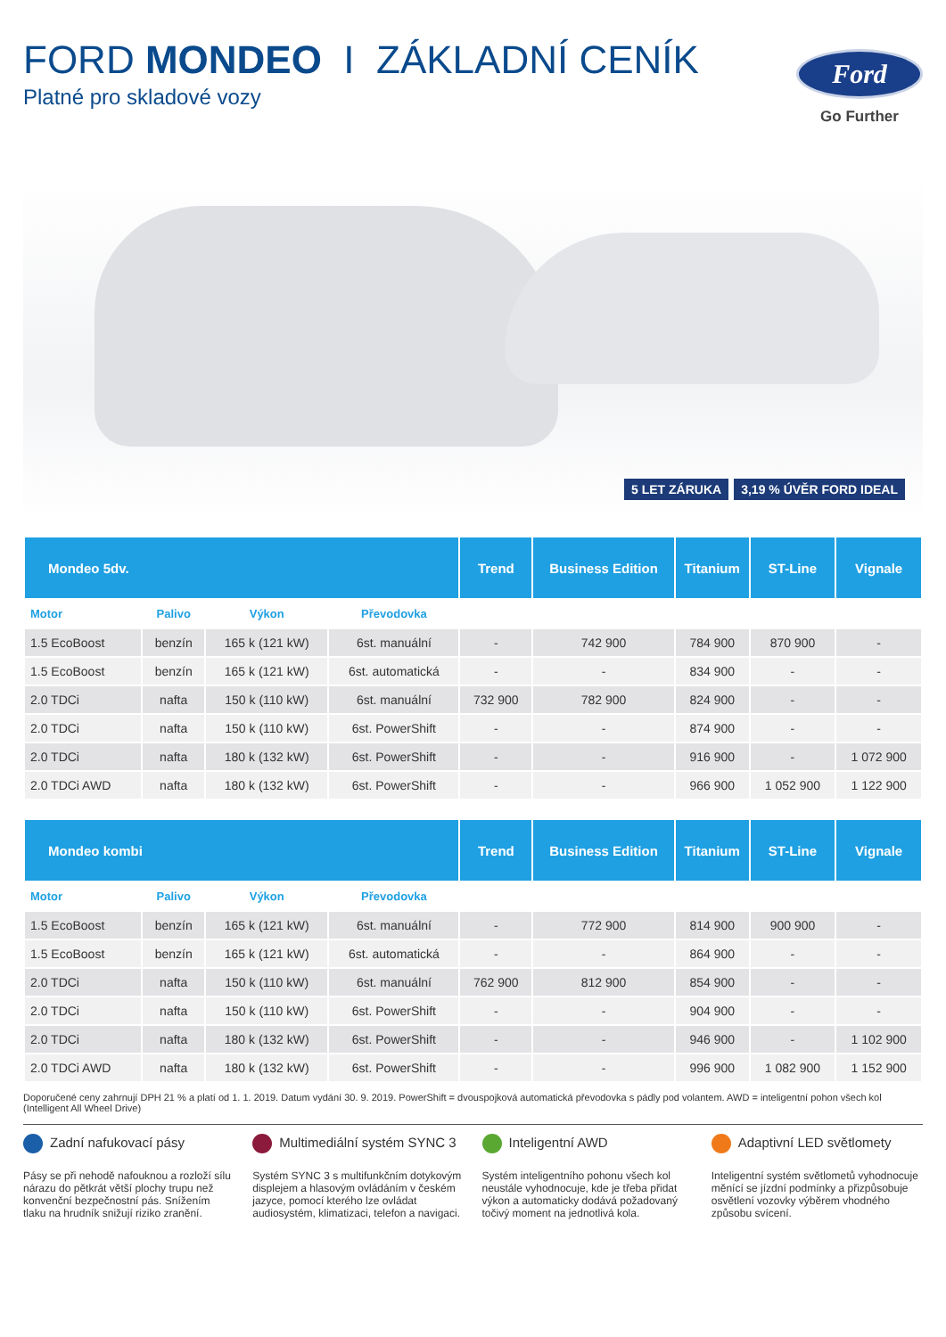FORD MONDEO I ZÁKLADNÍ CENÍK
Platné pro skladové vozy
Ford
Go Further
5 LET ZÁRUKA 3,19 % ÚVĚR FORD IDEAL
| Mondeo 5dv. | | | | Trend | Business Edition | Titanium | ST-Line | Vignale |
| --- | --- | --- | --- | --- | --- | --- | --- | --- |
| Motor | Palivo | Výkon | Převodovka | | | | | |
| 1.5 EcoBoost | benzín | 165 k (121 kW) | 6st. manuální | - | 742 900 | 784 900 | 870 900 | - |
| 1.5 EcoBoost | benzín | 165 k (121 kW) | 6st. automatická | - | - | 834 900 | - | - |
| 2.0 TDCi | nafta | 150 k (110 kW) | 6st. manuální | 732 900 | 782 900 | 824 900 | - | - |
| 2.0 TDCi | nafta | 150 k (110 kW) | 6st. PowerShift | - | - | 874 900 | - | - |
| 2.0 TDCi | nafta | 180 k (132 kW) | 6st. PowerShift | - | - | 916 900 | - | 1 072 900 |
| 2.0 TDCi AWD | nafta | 180 k (132 kW) | 6st. PowerShift | - | - | 966 900 | 1 052 900 | 1 122 900 |
| Mondeo kombi | | | | Trend | Business Edition | Titanium | ST-Line | Vignale |
| --- | --- | --- | --- | --- | --- | --- | --- | --- |
| Motor | Palivo | Výkon | Převodovka | | | | | |
| 1.5 EcoBoost | benzín | 165 k (121 kW) | 6st. manuální | - | 772 900 | 814 900 | 900 900 | - |
| 1.5 EcoBoost | benzín | 165 k (121 kW) | 6st. automatická | - | - | 864 900 | - | - |
| 2.0 TDCi | nafta | 150 k (110 kW) | 6st. manuální | 762 900 | 812 900 | 854 900 | - | - |
| 2.0 TDCi | nafta | 150 k (110 kW) | 6st. PowerShift | - | - | 904 900 | - | - |
| 2.0 TDCi | nafta | 180 k (132 kW) | 6st. PowerShift | - | - | 946 900 | - | 1 102 900 |
| 2.0 TDCi AWD | nafta | 180 k (132 kW) | 6st. PowerShift | - | - | 996 900 | 1 082 900 | 1 152 900 |
Doporučené ceny zahrnují DPH 21 % a platí od 1. 1. 2019. Datum vydání 30. 9. 2019. PowerShift = dvouspojková automatická převodovka s pádly pod volantem. AWD = inteligentní pohon všech kol (Intelligent All Wheel Drive)
Zadní nafukovací pásy
Pásy se při nehodě nafouknou a rozloží sílu nárazu do pětkrát větší plochy trupu než konvenční bezpečnostní pás. Snížením tlaku na hrudník snižují riziko zranění.
Multimediální systém SYNC 3
Systém SYNC 3 s multifunkčním dotykovým displejem a hlasovým ovládáním v českém jazyce, pomocí kterého lze ovládat audiosystém, klimatizaci, telefon a navigaci.
Inteligentní AWD
Systém inteligentního pohonu všech kol neustále vyhodnocuje, kde je třeba přidat výkon a automaticky dodává požadovaný točivý moment na jednotlivá kola.
Adaptivní LED světlomety
Inteligentní systém světlometů vyhodnocuje měnící se jízdní podmínky a přizpůsobuje osvětlení vozovky výběrem vhodného způsobu svícení.